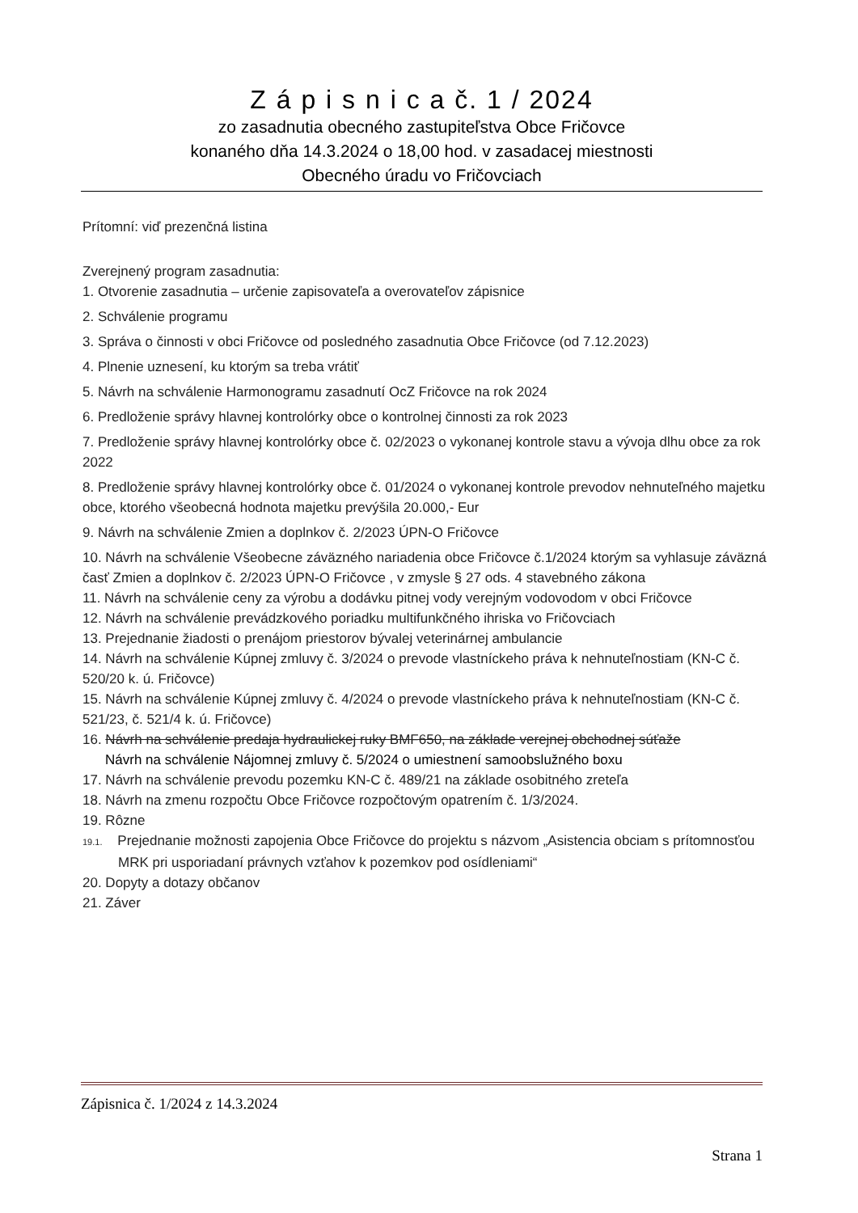Z á p i s n i c a č. 1 / 2024
zo zasadnutia obecného zastupiteľstva Obce Fričovce
konaného dňa 14.3.2024 o 18,00 hod. v zasadacej miestnosti
Obecného úradu vo Fričovciach
Prítomní: viď prezenčná listina
Zverejnený program zasadnutia:
1. Otvorenie zasadnutia – určenie zapisovateľa a overovateľov zápisnice
2. Schválenie programu
3. Správa o činnosti v obci Fričovce od posledného zasadnutia Obce Fričovce (od 7.12.2023)
4. Plnenie uznesení, ku ktorým sa treba vrátiť
5. Návrh na schválenie Harmonogramu zasadnutí OcZ Fričovce na rok 2024
6. Predloženie správy hlavnej kontrolórky obce o kontrolnej činnosti za rok 2023
7. Predloženie správy hlavnej kontrolórky obce č. 02/2023 o vykonanej kontrole stavu a vývoja dlhu obce za rok 2022
8. Predloženie správy hlavnej kontrolórky obce č. 01/2024 o vykonanej kontrole prevodov nehnuteľného majetku obce, ktorého všeobecná hodnota majetku prevýšila 20.000,- Eur
9. Návrh na schválenie Zmien a doplnkov č. 2/2023 ÚPN-O Fričovce
10. Návrh na schválenie Všeobecne záväzného nariadenia obce Fričovce č.1/2024 ktorým sa vyhlasuje záväzná časť Zmien a doplnkov č. 2/2023 ÚPN-O Fričovce , v zmysle § 27 ods. 4 stavebného zákona
11. Návrh na schválenie ceny za výrobu a dodávku pitnej vody verejným vodovodom v obci Fričovce
12. Návrh na schválenie prevádzkového poriadku multifunkčného ihriska vo Fričovciach
13. Prejednanie žiadosti o prenájom priestorov bývalej veterinárnej ambulancie
14. Návrh na schválenie Kúpnej zmluvy č. 3/2024 o prevode vlastníckeho práva k nehnuteľnostiam (KN-C č. 520/20 k. ú. Fričovce)
15. Návrh na schválenie Kúpnej zmluvy č. 4/2024 o prevode vlastníckeho práva k nehnuteľnostiam (KN-C č. 521/23, č. 521/4 k. ú. Fričovce)
16. Návrh na schválenie predaja hydraulickej ruky BMF650, na základe verejnej obchodnej súťaže
Návrh na schválenie Nájomnej zmluvy č. 5/2024 o umiestnení samoobslužného boxu
17. Návrh na schválenie prevodu pozemku KN-C č. 489/21 na základe osobitného zreteľa
18. Návrh na zmenu rozpočtu Obce Fričovce rozpočtovým opatrením č. 1/3/2024.
19. Rôzne
19.1. Prejednanie možnosti zapojenia Obce Fričovce do projektu s názvom „Asistencia obciam s prítomnosťou MRK pri usporiadaní právnych vzťahov k pozemkov pod osídleniami“
20. Dopyty a dotazy občanov
21. Záver
Zápisnica č. 1/2024 z 14.3.2024
Strana 1